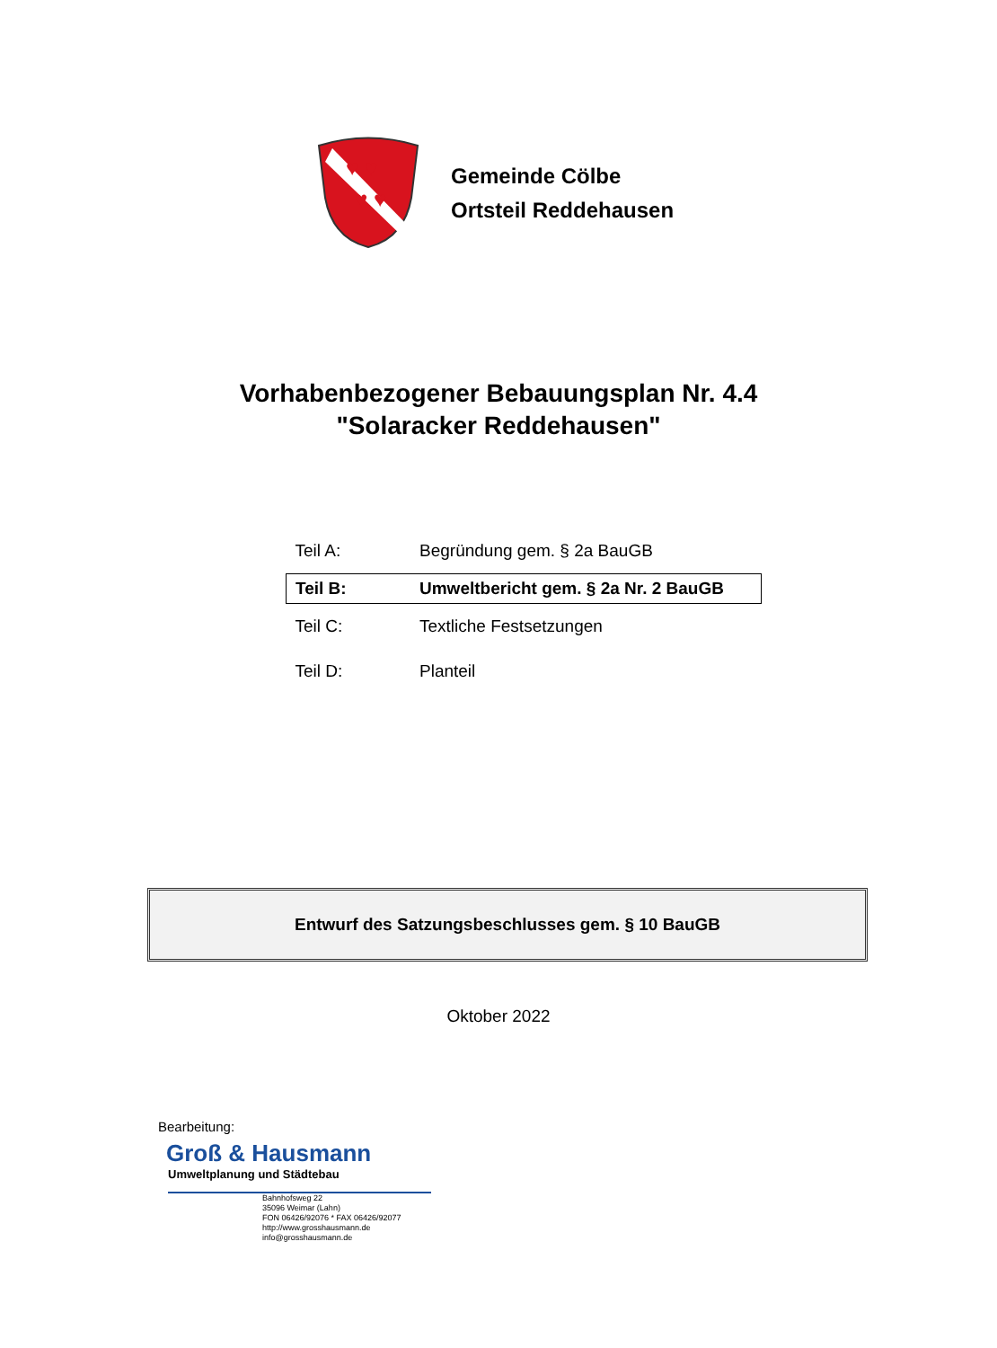♥ ♥
♥ ♥
Gemeinde Cölbe
Ortsteil Reddehausen
Vorhabenbezogener Bebauungsplan Nr. 4.4
"Solaracker Reddehausen"
| Teil A: | Begründung gem. § 2a BauGB |
| Teil B: | Umweltbericht gem. § 2a Nr. 2 BauGB |
| Teil C: | Textliche Festsetzungen |
| Teil D: | Planteil |
Entwurf des Satzungsbeschlusses gem. § 10 BauGB
Oktober 2022
Bearbeitung:
Groß & Hausmann
Umweltplanung und Städtebau
Bahnhofsweg 22
35096 Weimar (Lahn)
FON 06426/92076 * FAX 06426/92077
http://www.grosshausmann.de
info@grosshausmann.de